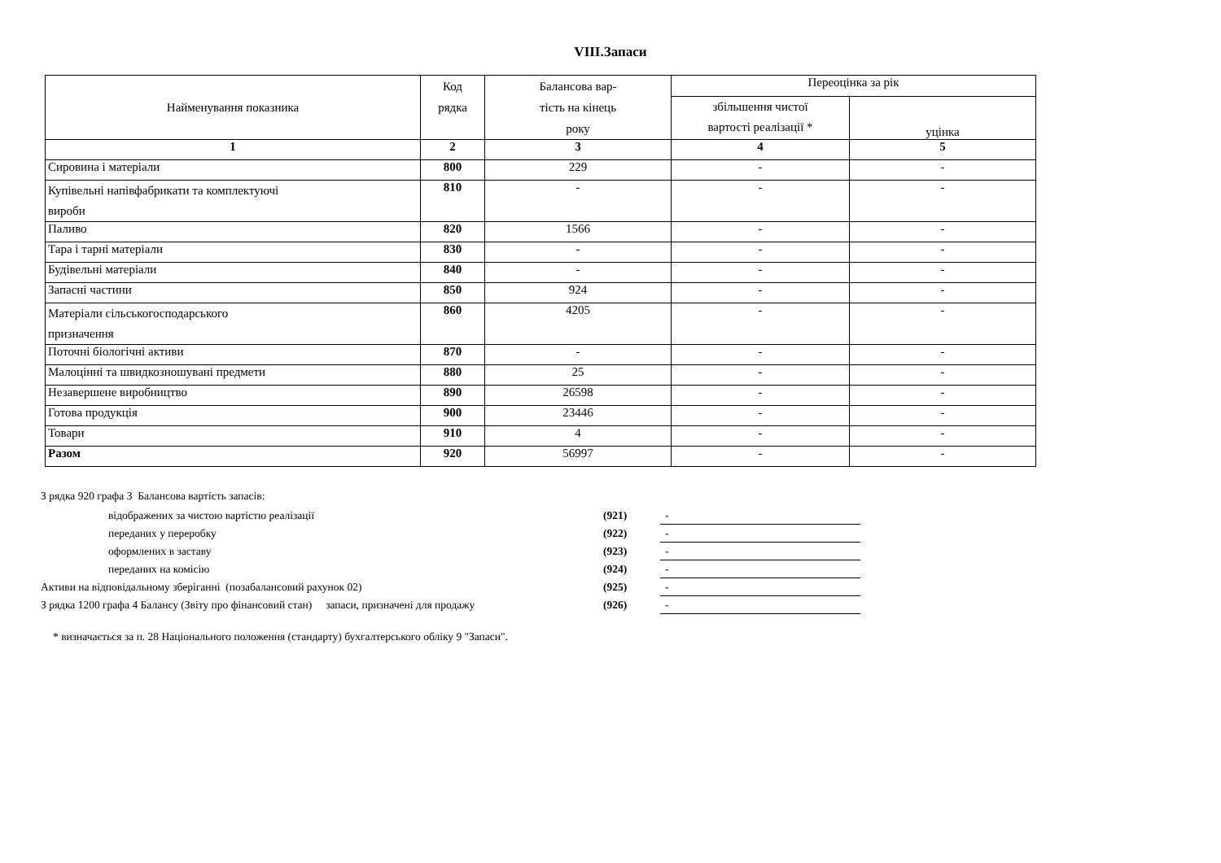VIII.Запаси
| Найменування показника | Код рядка | Балансова вар- тість на кінець року | Переоцінка за рік | |
| --- | --- | --- | --- | --- |
| | | | збільшення чистої вартості реалізації * | уцінка |
| 1 | 2 | 3 | 4 | 5 |
| Сировина і матеріали | 800 | 229 | - | - |
| Купівельні напівфабрикати та комплектуючі вироби | 810 | - | - | - |
| Паливо | 820 | 1566 | - | - |
| Тара і тарні матеріали | 830 | - | - | - |
| Будівельні матеріали | 840 | - | - | - |
| Запасні частини | 850 | 924 | - | - |
| Матеріали сільськогосподарського призначення | 860 | 4205 | - | - |
| Поточні біологічні активи | 870 | - | - | - |
| Малоцінні та швидкозношувані предмети | 880 | 25 | - | - |
| Незавершене виробництво | 890 | 26598 | - | - |
| Готова продукція | 900 | 23446 | - | - |
| Товари | 910 | 4 | - | - |
| Разом | 920 | 56997 | - | - |
З рядка 920 графа 3 Балансова вартість запасів:
| | відображених за чистою вартістю реалізації | (921) | - |
| | переданих у переробку | (922) | - |
| | оформлених в заставу | (923) | - |
| | переданих на комісію | (924) | - |
| Активи на відповідальному зберіганні (позабалансовий рахунок 02) | | (925) | - |
| З рядка 1200 графа 4 Балансу (Звіту про фінансовий стан) запаси, призначені для продажу | | (926) | - |
* визначається за п. 28 Національного положення (стандарту) бухгалтерського обліку 9 "Запаси".